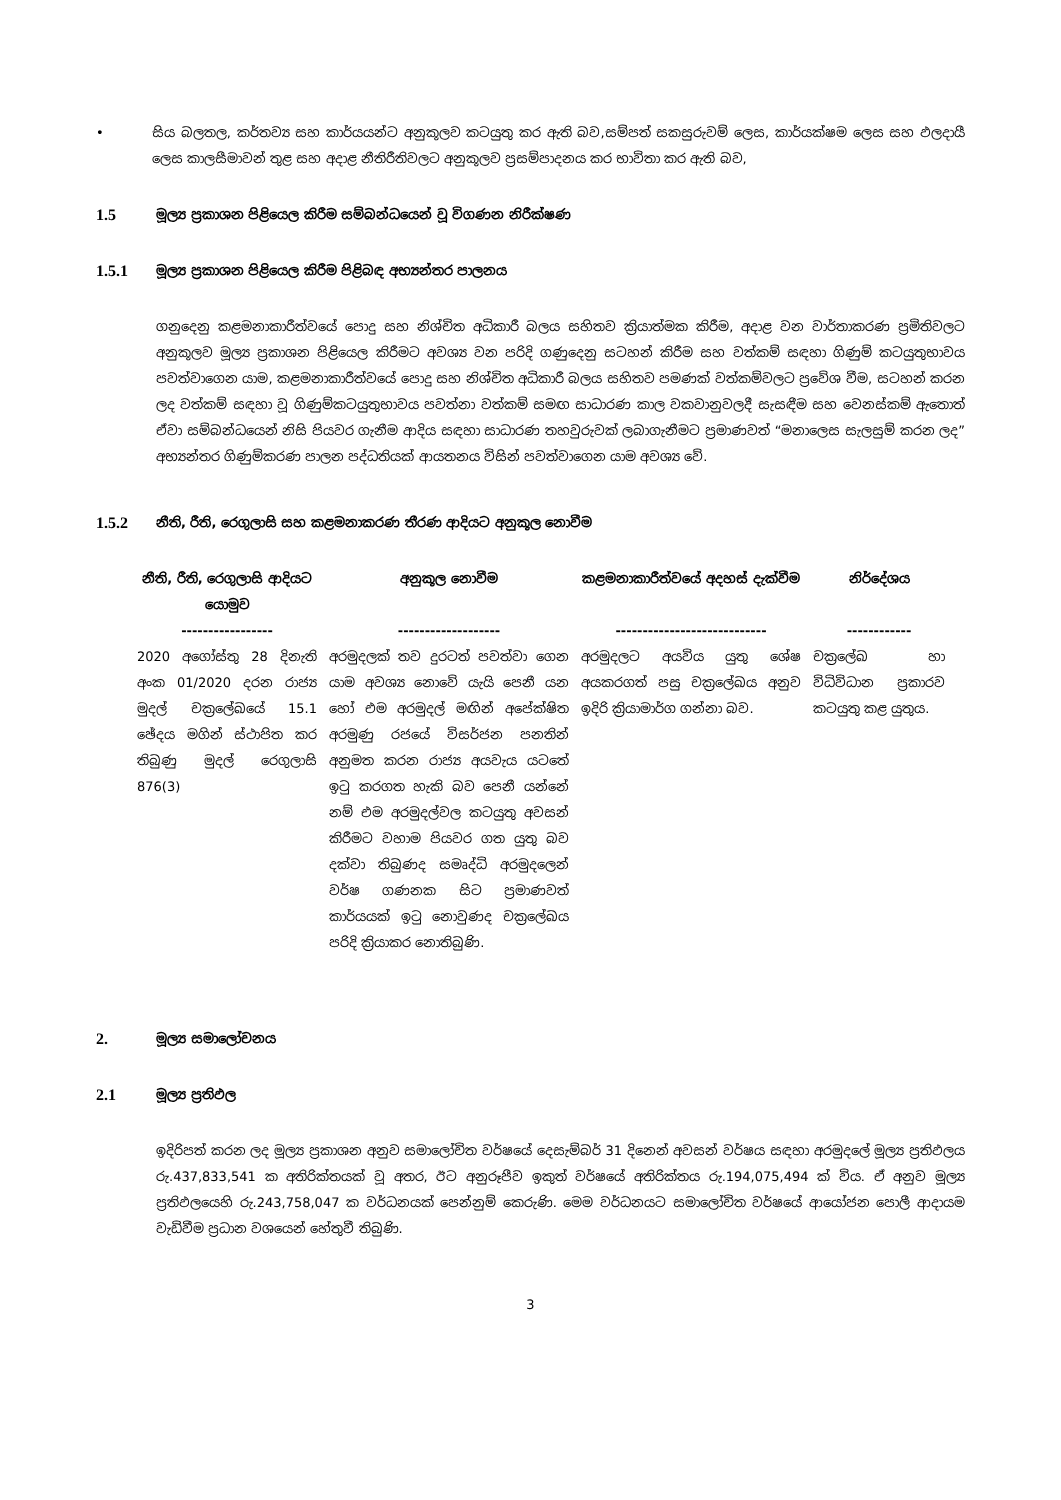• සිය බලතල, කර්තව්‍ය සහ කාර්යයන්ට අනුකූලව කටයුතු කර ඇති බව,සම්පත් සකසුරුවම් ලෙස, කාර්යක්ෂම ලෙස සහ ඵලදායී ලෙස කාලසීමාවන් තුළ සහ අදාළ නීතිරීතිවලට අනුකූලව ප්‍රසම්පාදනය කර භාවිතා කර ඇති බව,
1.5 මූල්‍ය ප්‍රකාශන පිළියෙල කිරීම සම්බන්ධයෙන් වූ විගණන නිරීක්ෂණ
1.5.1 මූල්‍ය ප්‍රකාශන පිළියෙල කිරීම පිළිබඳ අභ්‍යන්තර පාලනය
ගනුදෙනු කළමනාකාරීත්වයේ පොදු සහ නිශ්චිත අධිකාරී බලය සහිතව ක්‍රියාත්මක කිරීම, අදාළ වන වාර්තාකරණ ප්‍රමිතිවලට අනුකූලව මූල්‍ය ප්‍රකාශන පිළියෙල කිරීමට අවශ්‍ය වන පරිදි ගණුදෙනු සටහන් කිරීම සහ වත්කම් සඳහා ගිණුම් කටයුතුභාවය පවත්වාගෙන යාම, කළමනාකාරීත්වයේ පොදු සහ නිශ්චිත අධිකාරී බලය සහිතව පමණක් වත්කම්වලට ප්‍රවේශ වීම, සටහන් කරන ලද වත්කම් සඳහා වූ ගිණුම්කටයුතුභාවය පවත්නා වත්කම් සමඟ සාධාරණ කාල වකවානුවලදී සැසඳීම සහ වෙනස්කම් ඇතොත් ඒවා සම්බන්ධයෙන් නිසි පියවර ගැනීම ආදිය සඳහා සාධාරණ තහවුරුවක් ලබාගැනීමට ප්‍රමාණවත් “මනාලෙස සැලසුම් කරන ලද” අභ්‍යන්තර ගිණුම්කරණ පාලන පද්ධතියක් ආයතනය විසින් පවත්වාගෙන යාම අවශ්‍ය වේ.
1.5.2 නීති, රීති, රෙගුලාසි සහ කළමනාකරණ තීරණ ආදියට අනුකූල නොවීම
| නීති, රීති, රෙගුලාසි ආදියට යොමුව | අනුකූල නොවීම | කළමනාකාරීත්වයේ අදහස් දැක්වීම | නිර්දේශය |
| --- | --- | --- | --- |
| ----------------- | ------------------- | ---------------------------- | ------------ |
| 2020 අගෝස්තු 28 දිනැති අංක 01/2020 දරන රාජ්‍ය මුදල් චක්‍රලේඛයේ 15.1 ඡේදය මගින් ස්ථාපිත කර තිබුණු මුදල් රෙගුලාසි 876(3) | අරමුදලක් තව දුරටත් පවත්වා ගෙන යාම අවශ්‍ය නොවේ යැයි පෙනී යන හෝ එම අරමුදල් මඟින් අපේක්ෂිත අරමුණු රජයේ විසර්ජන පනතින් අනුමත කරන රාජ්‍ය අයවැය යටතේ ඉටු කරගත හැකි බව පෙනී යන්නේ නම් එම අරමුදල්වල කටයුතු අවසන් කිරීමට වහාම පියවර ගත යුතු බව දක්වා තිබුණද සමෘද්ධි අරමුදලෙන් වර්ෂ ගණනක සිට ප්‍රමාණවත් කාර්යයක් ඉටු නොවුණද චක්‍රලේඛය පරිදි ක්‍රියාකර නොතිබුණි. | අරමුදලට අයවිය යුතු ශේෂ අයකරගත් පසු චක්‍රලේඛය අනුව ඉදිරි ක්‍රියාමාර්ග ගන්නා බව. | චක්‍රලේඛ හා විධිවිධාන ප්‍රකාරව කටයුතු කළ යුතුය. |
2. මූල්‍ය සමාලෝචනය
2.1 මූල්‍ය ප්‍රතිඵල
ඉදිරිපත් කරන ලද මූල්‍ය ප්‍රකාශන අනුව සමාලෝචිත වර්ෂයේ දෙසැම්බර් 31 දිනෙන් අවසන් වර්ෂය සඳහා අරමුදලේ මූල්‍ය ප්‍රතිඵලය රු.437,833,541 ක අතිරික්තයක් වූ අතර, ඊට අනුරූපීව ඉකුත් වර්ෂයේ අතිරික්තය රු.194,075,494 ක් විය. ඒ අනුව මූල්‍ය ප්‍රතිඵලයෙහි රු.243,758,047 ක වර්ධනයක් පෙන්නුම් කෙරුණි. මෙම වර්ධනයට සමාලෝචිත වර්ෂයේ ආයෝජන පොලී ආදායම වැඩිවීම ප්‍රධාන වශයෙන් හේතුවී තිබුණි.
3